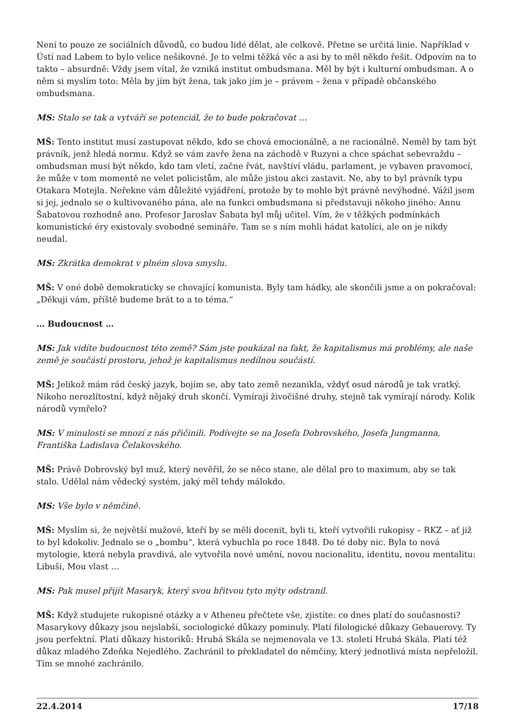Není to pouze ze sociálních důvodů, co budou lidé dělat, ale celkově. Přetne se určitá linie. Například v Ústí nad Labem to bylo velice nešikovné. Je to velmi těžká věc a asi by to měl někdo řešit. Odpovím na to takto – absurdně: Vždy jsem vítal, že vzniká institut ombudsmana. Měl by být i kulturní ombudsman. A o něm si myslím toto: Měla by jím být žena, tak jako jím je – právem – žena v případě občanského ombudsmana.
MS: Stalo se tak a vytváří se potenciál, že to bude pokračovat …
MŠ: Tento institut musí zastupovat někdo, kdo se chová emocionálně, a ne racionálně. Neměl by tam být právník, jenž hledá normu. Když se vám zavře žena na záchodě v Ruzyni a chce spáchat sebevraždu – ombudsman musí být někdo, kdo tam vletí, začne řvát, navštíví vládu, parlament, je vybaven pravomocí, že může v tom momentě ne velet policistům, ale může jistou akci zastavit. Ne, aby to byl právník typu Otakara Motejla. Neřekne vám důležité vyjádření, protože by to mohlo být právně nevýhodné. Vážil jsem si jej, jednalo se o kultivovaného pána, ale na funkci ombudsmana si představuji někoho jiného: Annu Šabatovou rozhodně ano. Profesor Jaroslav Šabata byl můj učitel. Vím, že v těžkých podmínkách komunistické éry existovaly svobodné semináře. Tam se s ním mohli hádat katolíci, ale on je nikdy neudal.
MS: Zkrátka demokrat v plném slova smyslu.
MŠ: V oné době demokraticky se chovající komunista. Byly tam hádky, ale skončili jsme a on pokračoval: „Děkuji vám, příště budeme brát to a to téma.“
… Budoucnost …
MS: Jak vidíte budoucnost této země? Sám jste poukázal na fakt, že kapitalismus má problémy, ale naše země je součástí prostoru, jehož je kapitalismus nedílnou součástí.
MŠ: Jelikož mám rád český jazyk, bojím se, aby tato země nezanikla, vždyť osud národů je tak vratký. Nikoho nerozlítostní, když nějaký druh skončí. Vymírají živočišné druhy, stejně tak vymírají národy. Kolik národů vymřelo?
MS: V minulosti se mnozí z nás přičinili. Podívejte se na Josefa Dobrovského, Josefa Jungmanna, Františka Ladislava Čelakovského.
MŠ: Právě Dobrovský byl muž, který nevěřil, že se něco stane, ale dělal pro to maximum, aby se tak stalo. Udělal nám vědecký systém, jaký měl tehdy málokdo.
MS: Vše bylo v němčině.
MŠ: Myslím si, že největší mužové, kteří by se měli docenit, byli ti, kteří vytvořili rukopisy – RKZ – ať již to byl kdokoliv. Jednalo se o „bombu“, která vybuchla po roce 1848. Do té doby nic. Byla to nová mytologie, která nebyla pravdivá, ale vytvořila nové umění, novou nacionalitu, identitu, novou mentalitu: Libuši, Mou vlast …
MS: Pak musel přijít Masaryk, který svou břitvou tyto mýty odstranil.
MŠ: Když studujete rukopisné otázky a v Atheneu přečtete vše, zjistíte: co dnes platí do současnosti? Masarykovy důkazy jsou nejslabší, sociologické důkazy pominuly. Platí filologické důkazy Gebauerovy. Ty jsou perfektní. Platí důkazy historiků: Hrubá Skála se nejmenovala ve 13. století Hrubá Skála. Platí též důkaz mladého Zdeňka Nejedlého. Zachránil to překladatel do němčiny, který jednotlivá místa nepřeložil. Tím se mnohé zachránilo.
22.4.2014 17/18